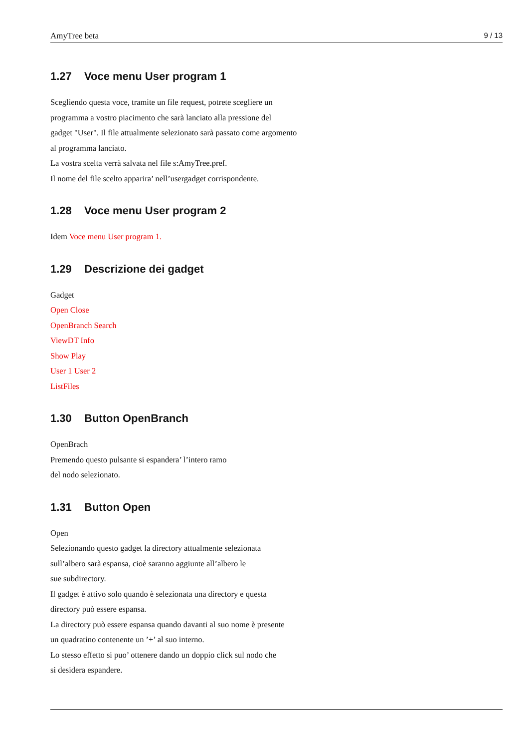AmyTree beta 9 / 13
1.27 Voce menu User program 1
Scegliendo questa voce, tramite un file request, potrete scegliere un
programma a vostro piacimento che sarà lanciato alla pressione del
gadget "User". Il file attualmente selezionato sarà passato come argomento
al programma lanciato.
La vostra scelta verrà salvata nel file s:AmyTree.pref.
Il nome del file scelto apparira’ nell’usergadget corrispondente.
1.28 Voce menu User program 2
Idem Voce menu User program 1.
1.29 Descrizione dei gadget
Gadget
Open Close
OpenBranch Search
ViewDT Info
Show Play
User 1 User 2
ListFiles
1.30 Button OpenBranch
OpenBrach
Premendo questo pulsante si espandera’ l’intero ramo
del nodo selezionato.
1.31 Button Open
Open
Selezionando questo gadget la directory attualmente selezionata
sull’albero sarà espansa, cioè saranno aggiunte all’albero le
sue subdirectory.
Il gadget è attivo solo quando è selezionata una directory e questa
directory può essere espansa.
La directory può essere espansa quando davanti al suo nome è presente
un quadratino contenente un ’+’ al suo interno.
Lo stesso effetto si puo’ ottenere dando un doppio click sul nodo che
si desidera espandere.